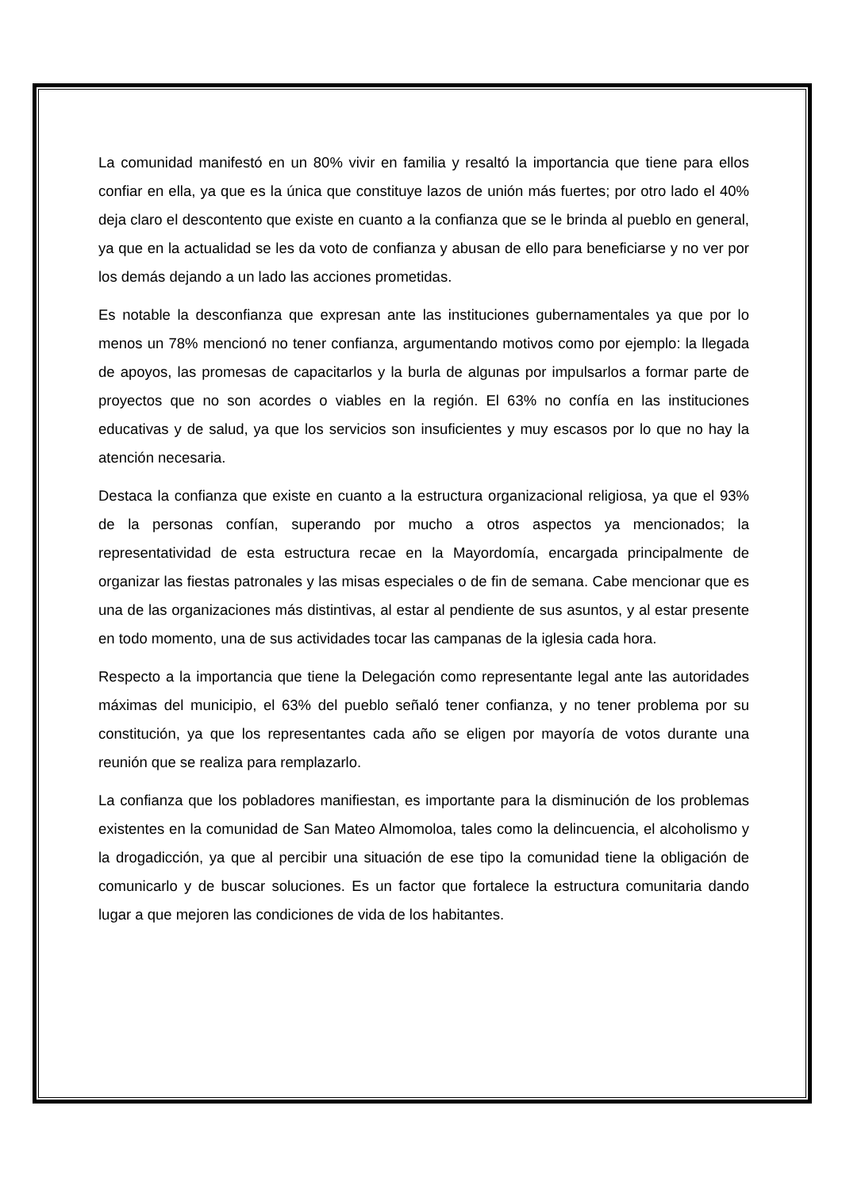La comunidad manifestó en un 80% vivir en familia y resaltó la importancia que tiene para ellos confiar en ella, ya que es la única que constituye lazos de unión más fuertes; por otro lado el 40% deja claro el descontento que existe en cuanto a la confianza que se le brinda al pueblo en general, ya que en la actualidad se les da voto de confianza y abusan de ello para beneficiarse y no ver por los demás dejando a un lado las acciones prometidas.
Es notable la desconfianza que expresan ante las instituciones gubernamentales ya que por lo menos un 78% mencionó no tener confianza, argumentando motivos como por ejemplo: la llegada de apoyos, las promesas de capacitarlos y la burla de algunas por impulsarlos a formar parte de proyectos que no son acordes o viables en la región. El 63% no confía en las instituciones educativas y de salud, ya que los servicios son insuficientes y muy escasos por lo que no hay la atención necesaria.
Destaca la confianza que existe en cuanto a la estructura organizacional religiosa, ya que el 93% de la personas confían, superando por mucho a otros aspectos ya mencionados; la representatividad de esta estructura recae en la Mayordomía, encargada principalmente de organizar las fiestas patronales y las misas especiales o de fin de semana. Cabe mencionar que es una de las organizaciones más distintivas, al estar al pendiente de sus asuntos, y al estar presente en todo momento, una de sus actividades tocar las campanas de la iglesia cada hora.
Respecto a la importancia que tiene la Delegación como representante legal ante las autoridades máximas del municipio, el 63% del pueblo señaló tener confianza, y no tener problema por su constitución, ya que los representantes cada año se eligen por mayoría de votos durante una reunión que se realiza para remplazarlo.
La confianza que los pobladores manifiestan, es importante para la disminución de los problemas existentes en la comunidad de San Mateo Almomoloa, tales como la delincuencia, el alcoholismo y la drogadicción, ya que al percibir una situación de ese tipo la comunidad tiene la obligación de comunicarlo y de buscar soluciones. Es un factor que fortalece la estructura comunitaria dando lugar a que mejoren las condiciones de vida de los habitantes.